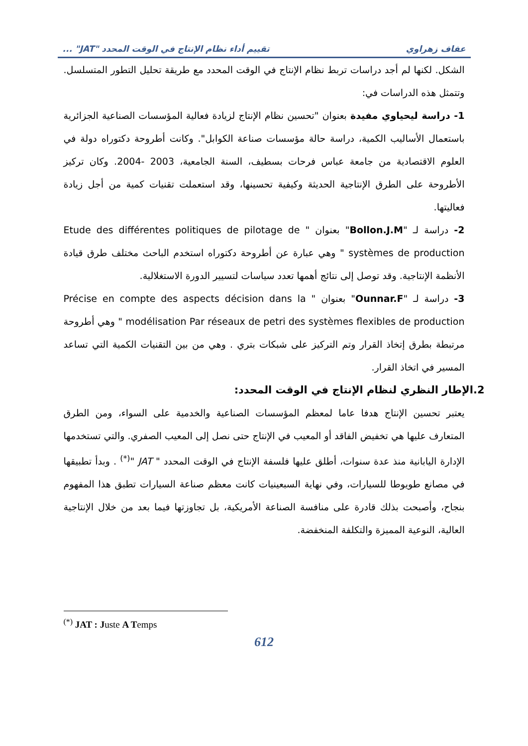عفاف زهراوي تقييم أداء نظام الإنتاج في الوقت المحدد "JAT" ...
الشكل. لكنها لم أجد دراسات تربط نظام الإنتاج في الوقت المحدد مع طريقة تحليل التطور المتسلسل. وتتمثل هذه الدراسات في:
1- دراسة ليحياوي مفيدة بعنوان "تحسين نظام الإنتاج لزيادة فعالية المؤسسات الصناعية الجزائرية باستعمال الأساليب الكمية، دراسة حالة مؤسسات صناعة الكوابل". وكانت أطروحة دكتوراه دولة في العلوم الاقتصادية من جامعة عباس فرحات بسطيف، السنة الجامعية، 2003 -2004. وكان تركيز الأطروحة على الطرق الإنتاجية الحديثة وكيفية تحسينها، وقد استعملت تقنيات كمية من أجل زيادة فعاليتها.
2- دراسة لـ "Bollon.J.M" بعنوان " Etude des différentes politiques de pilotage de systèmes de production " وهي عبارة عن أطروحة دكتوراه استخدم الباحث مختلف طرق قيادة الأنظمة الإنتاجية. وقد توصل إلى نتائج أهمها تعدد سياسات لتسيير الدورة الاستغلالية.
3- دراسة لـ "Ounnar.F" بعنوان " Précise en compte des aspects décision dans la modélisation Par réseaux de petri des systèmes flexibles de production " وهي أطروحة مرتبطة بطرق إتخاذ القرار وتم التركيز على شبكات بتري . وهي من بين التقنيات الكمية التي تساعد المسير في اتخاذ القرار.
2.الإطار النظري لنظام الإنتاج في الوقت المحدد:
يعتبر تحسين الإنتاج هدفا عاما لمعظم المؤسسات الصناعية والخدمية على السواء، ومن الطرق المتعارف عليها هي تخفيض الفاقد أو المعيب في الإنتاج حتى نصل إلى المعيب الصفري. والتي تستخدمها الإدارة اليابانية منذ عدة سنوات، أطلق عليها فلسفة الإنتاج في الوقت المحدد " JAT "<sup>(*)</sup> . وبدأ تطبيقها في مصانع طويوطا للسيارات، وفي نهاية السبعينيات كانت معظم صناعة السيارات تطبق هذا المفهوم بنجاح، وأصبحت بذلك قادرة على منافسة الصناعة الأمريكية، بل تجاوزتها فيما بعد من خلال الإنتاجية العالية، النوعية المميزة والتكلفة المنخفضة.
<sup>(*)</sup> JAT : Juste A Temps
612